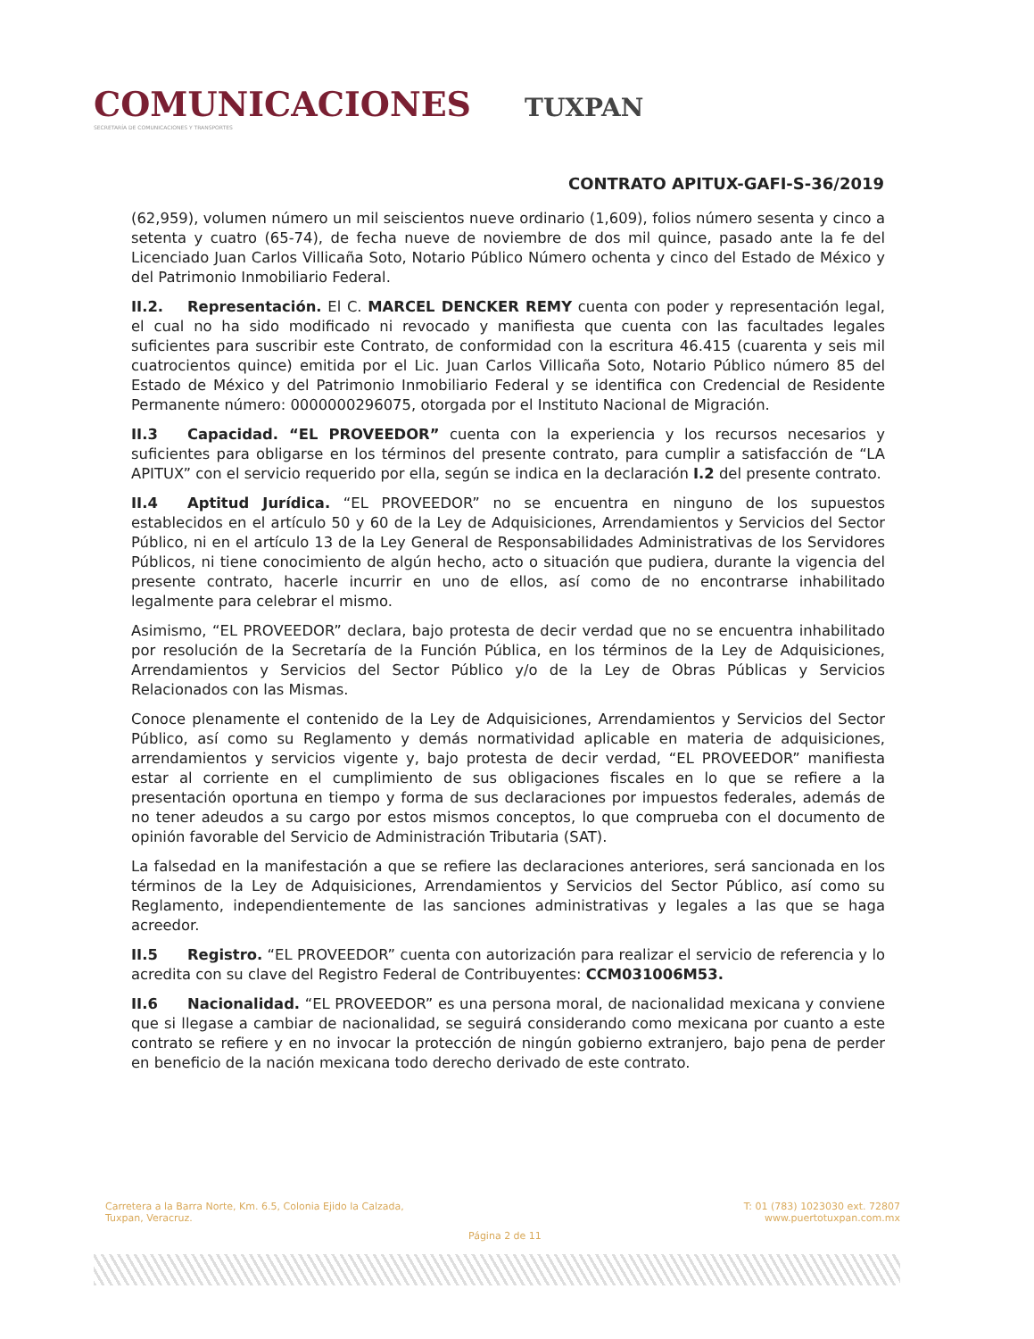COMUNICACIONES
SECRETARÍA DE COMUNICACIONES Y TRANSPORTES
TUXPAN
CONTRATO APITUX-GAFI-S-36/2019
(62,959), volumen número un mil seiscientos nueve ordinario (1,609), folios número sesenta y cinco a setenta y cuatro (65-74), de fecha nueve de noviembre de dos mil quince, pasado ante la fe del Licenciado Juan Carlos Villicaña Soto, Notario Público Número ochenta y cinco del Estado de México y del Patrimonio Inmobiliario Federal.
II.2. Representación. El C. MARCEL DENCKER REMY cuenta con poder y representación legal, el cual no ha sido modificado ni revocado y manifiesta que cuenta con las facultades legales suficientes para suscribir este Contrato, de conformidad con la escritura 46.415 (cuarenta y seis mil cuatrocientos quince) emitida por el Lic. Juan Carlos Villicaña Soto, Notario Público número 85 del Estado de México y del Patrimonio Inmobiliario Federal y se identifica con Credencial de Residente Permanente número: 0000000296075, otorgada por el Instituto Nacional de Migración.
II.3 Capacidad. “EL PROVEEDOR” cuenta con la experiencia y los recursos necesarios y suficientes para obligarse en los términos del presente contrato, para cumplir a satisfacción de “LA APITUX” con el servicio requerido por ella, según se indica en la declaración I.2 del presente contrato.
II.4 Aptitud Jurídica. “EL PROVEEDOR” no se encuentra en ninguno de los supuestos establecidos en el artículo 50 y 60 de la Ley de Adquisiciones, Arrendamientos y Servicios del Sector Público, ni en el artículo 13 de la Ley General de Responsabilidades Administrativas de los Servidores Públicos, ni tiene conocimiento de algún hecho, acto o situación que pudiera, durante la vigencia del presente contrato, hacerle incurrir en uno de ellos, así como de no encontrarse inhabilitado legalmente para celebrar el mismo.
Asimismo, “EL PROVEEDOR” declara, bajo protesta de decir verdad que no se encuentra inhabilitado por resolución de la Secretaría de la Función Pública, en los términos de la Ley de Adquisiciones, Arrendamientos y Servicios del Sector Público y/o de la Ley de Obras Públicas y Servicios Relacionados con las Mismas.
Conoce plenamente el contenido de la Ley de Adquisiciones, Arrendamientos y Servicios del Sector Público, así como su Reglamento y demás normatividad aplicable en materia de adquisiciones, arrendamientos y servicios vigente y, bajo protesta de decir verdad, “EL PROVEEDOR” manifiesta estar al corriente en el cumplimiento de sus obligaciones fiscales en lo que se refiere a la presentación oportuna en tiempo y forma de sus declaraciones por impuestos federales, además de no tener adeudos a su cargo por estos mismos conceptos, lo que comprueba con el documento de opinión favorable del Servicio de Administración Tributaria (SAT).
La falsedad en la manifestación a que se refiere las declaraciones anteriores, será sancionada en los términos de la Ley de Adquisiciones, Arrendamientos y Servicios del Sector Público, así como su Reglamento, independientemente de las sanciones administrativas y legales a las que se haga acreedor.
II.5 Registro. “EL PROVEEDOR” cuenta con autorización para realizar el servicio de referencia y lo acredita con su clave del Registro Federal de Contribuyentes: CCM031006M53.
II.6 Nacionalidad. “EL PROVEEDOR” es una persona moral, de nacionalidad mexicana y conviene que si llegase a cambiar de nacionalidad, se seguirá considerando como mexicana por cuanto a este contrato se refiere y en no invocar la protección de ningún gobierno extranjero, bajo pena de perder en beneficio de la nación mexicana todo derecho derivado de este contrato.
Carretera a la Barra Norte, Km. 6.5, Colonia Ejido la Calzada,
Tuxpan, Veracruz.
T: 01 (783) 1023030 ext. 72807
www.puertotuxpan.com.mx
Página 2 de 11